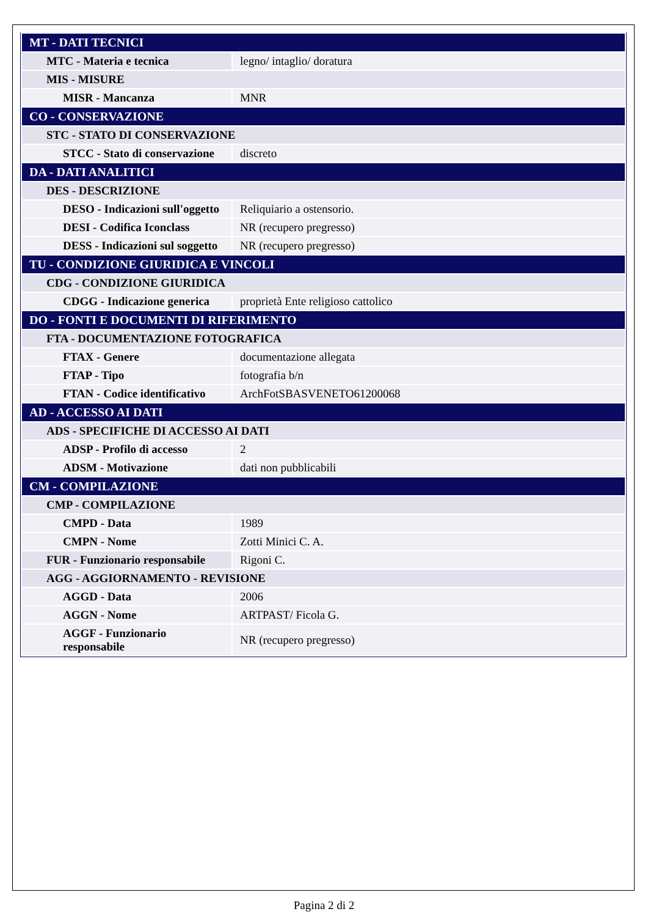| MT - DATI TECNICI | |
| MTC - Materia e tecnica | legno/ intaglio/ doratura |
| MIS - MISURE | |
| MISR - Mancanza | MNR |
| CO - CONSERVAZIONE | |
| STC - STATO DI CONSERVAZIONE | |
| STCC - Stato di conservazione | discreto |
| DA - DATI ANALITICI | |
| DES - DESCRIZIONE | |
| DESO - Indicazioni sull'oggetto | Reliquiario a ostensorio. |
| DESI - Codifica Iconclass | NR (recupero pregresso) |
| DESS - Indicazioni sul soggetto | NR (recupero pregresso) |
| TU - CONDIZIONE GIURIDICA E VINCOLI | |
| CDG - CONDIZIONE GIURIDICA | |
| CDGG - Indicazione generica | proprietà Ente religioso cattolico |
| DO - FONTI E DOCUMENTI DI RIFERIMENTO | |
| FTA - DOCUMENTAZIONE FOTOGRAFICA | |
| FTAX - Genere | documentazione allegata |
| FTAP - Tipo | fotografia b/n |
| FTAN - Codice identificativo | ArchFotSBASVENETO61200068 |
| AD - ACCESSO AI DATI | |
| ADS - SPECIFICHE DI ACCESSO AI DATI | |
| ADSP - Profilo di accesso | 2 |
| ADSM - Motivazione | dati non pubblicabili |
| CM - COMPILAZIONE | |
| CMP - COMPILAZIONE | |
| CMPD - Data | 1989 |
| CMPN - Nome | Zotti Minici C. A. |
| FUR - Funzionario responsabile | Rigoni C. |
| AGG - AGGIORNAMENTO - REVISIONE | |
| AGGD - Data | 2006 |
| AGGN - Nome | ARTPAST/ Ficola G. |
| AGGF - Funzionario responsabile | NR (recupero pregresso) |
Pagina 2 di 2